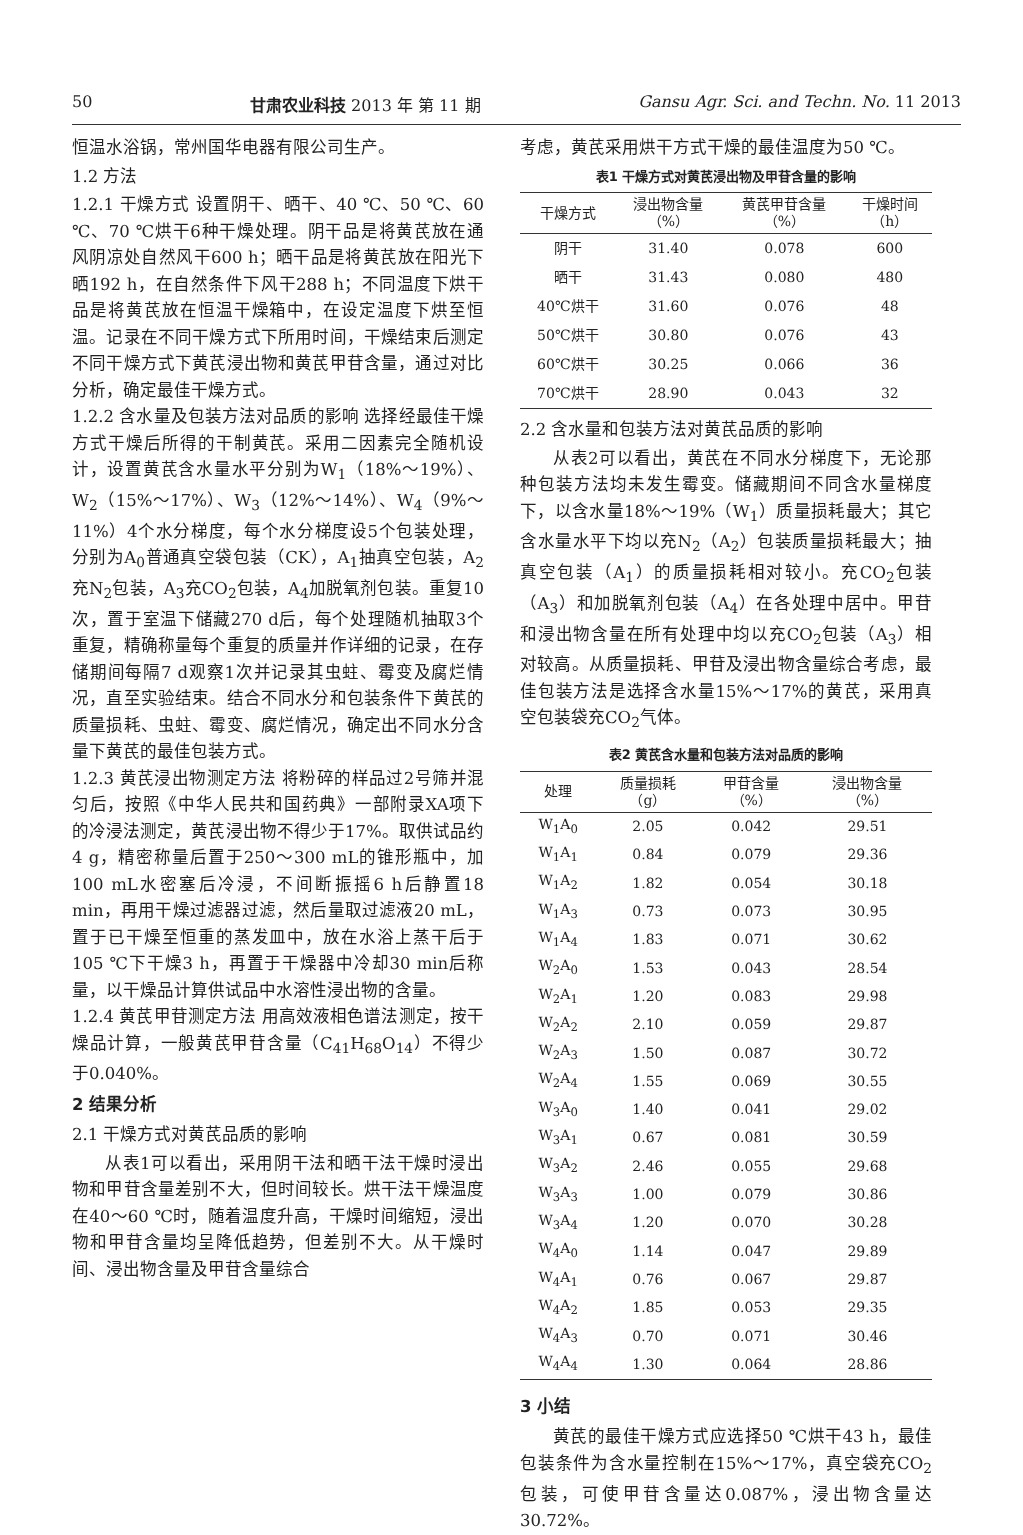50 甘肃农业科技 2013 年 第 11 期 Gansu Agr. Sci. and Techn. No. 11 2013
恒温水浴锅，常州国华电器有限公司生产。
1.2 方法
1.2.1 干燥方式 设置阴干、晒干、40 ℃、50 ℃、60 ℃、70 ℃烘干6种干燥处理。阴干品是将黄芪放在通风阴凉处自然风干600 h；晒干品是将黄芪放在阳光下晒192 h，在自然条件下风干288 h；不同温度下烘干品是将黄芪放在恒温干燥箱中，在设定温度下烘至恒温。记录在不同干燥方式下所用时间，干燥结束后测定不同干燥方式下黄芪浸出物和黄芪甲苷含量，通过对比分析，确定最佳干燥方式。
1.2.2 含水量及包装方法对品质的影响 选择经最佳干燥方式干燥后所得的干制黄芪。采用二因素完全随机设计，设置黄芪含水量水平分别为W<sub>1</sub>（18%～19%）、W<sub>2</sub>（15%～17%）、W<sub>3</sub>（12%～14%）、W<sub>4</sub>（9%～11%）4个水分梯度，每个水分梯度设5个包装处理，分别为A<sub>0</sub>普通真空袋包装（CK），A<sub>1</sub>抽真空包装，A<sub>2</sub>充N<sub>2</sub>包装，A<sub>3</sub>充CO<sub>2</sub>包装，A<sub>4</sub>加脱氧剂包装。重复10次，置于室温下储藏270 d后，每个处理随机抽取3个重复，精确称量每个重复的质量并作详细的记录，在存储期间每隔7 d观察1次并记录其虫蛀、霉变及腐烂情况，直至实验结束。结合不同水分和包装条件下黄芪的质量损耗、虫蛀、霉变、腐烂情况，确定出不同水分含量下黄芪的最佳包装方式。
1.2.3 黄芪浸出物测定方法 将粉碎的样品过2号筛并混匀后，按照《中华人民共和国药典》一部附录XA项下的冷浸法测定，黄芪浸出物不得少于17%。取供试品约4 g，精密称量后置于250～300 mL的锥形瓶中，加100 mL水密塞后冷浸，不间断振摇6 h后静置18 min，再用干燥过滤器过滤，然后量取过滤液20 mL，置于已干燥至恒重的蒸发皿中，放在水浴上蒸干后于105 ℃下干燥3 h，再置于干燥器中冷却30 min后称量，以干燥品计算供试品中水溶性浸出物的含量。
1.2.4 黄芪甲苷测定方法 用高效液相色谱法测定，按干燥品计算，一般黄芪甲苷含量（C<sub>41</sub>H<sub>68</sub>O<sub>14</sub>）不得少于0.040%。
2 结果分析
2.1 干燥方式对黄芪品质的影响
从表1可以看出，采用阴干法和晒干法干燥时浸出物和甲苷含量差别不大，但时间较长。烘干法干燥温度在40～60 ℃时，随着温度升高，干燥时间缩短，浸出物和甲苷含量均呈降低趋势，但差别不大。从干燥时间、浸出物含量及甲苷含量综合
考虑，黄芪采用烘干方式干燥的最佳温度为50 ℃。
表1 干燥方式对黄芪浸出物及甲苷含量的影响
| 干燥方式 | 浸出物含量 （%） | 黄芪甲苷含量 （%） | 干燥时间 （h） |
| --- | --- | --- | --- |
| 阴干 | 31.40 | 0.078 | 600 |
| 晒干 | 31.43 | 0.080 | 480 |
| 40℃烘干 | 31.60 | 0.076 | 48 |
| 50℃烘干 | 30.80 | 0.076 | 43 |
| 60℃烘干 | 30.25 | 0.066 | 36 |
| 70℃烘干 | 28.90 | 0.043 | 32 |
2.2 含水量和包装方法对黄芪品质的影响
从表2可以看出，黄芪在不同水分梯度下，无论那种包装方法均未发生霉变。储藏期间不同含水量梯度下，以含水量18%～19%（W<sub>1</sub>）质量损耗最大；其它含水量水平下均以充N<sub>2</sub>（A<sub>2</sub>）包装质量损耗最大；抽真空包装（A<sub>1</sub>）的质量损耗相对较小。充CO<sub>2</sub>包装（A<sub>3</sub>）和加脱氧剂包装（A<sub>4</sub>）在各处理中居中。甲苷和浸出物含量在所有处理中均以充CO<sub>2</sub>包装（A<sub>3</sub>）相对较高。从质量损耗、甲苷及浸出物含量综合考虑，最佳包装方法是选择含水量15%～17%的黄芪，采用真空包装袋充CO<sub>2</sub>气体。
表2 黄芪含水量和包装方法对品质的影响
| 处理 | 质量损耗 （g） | 甲苷含量 （%） | 浸出物含量 （%） |
| --- | --- | --- | --- |
| W<sub>1</sub>A<sub>0</sub> | 2.05 | 0.042 | 29.51 |
| W<sub>1</sub>A<sub>1</sub> | 0.84 | 0.079 | 29.36 |
| W<sub>1</sub>A<sub>2</sub> | 1.82 | 0.054 | 30.18 |
| W<sub>1</sub>A<sub>3</sub> | 0.73 | 0.073 | 30.95 |
| W<sub>1</sub>A<sub>4</sub> | 1.83 | 0.071 | 30.62 |
| W<sub>2</sub>A<sub>0</sub> | 1.53 | 0.043 | 28.54 |
| W<sub>2</sub>A<sub>1</sub> | 1.20 | 0.083 | 29.98 |
| W<sub>2</sub>A<sub>2</sub> | 2.10 | 0.059 | 29.87 |
| W<sub>2</sub>A<sub>3</sub> | 1.50 | 0.087 | 30.72 |
| W<sub>2</sub>A<sub>4</sub> | 1.55 | 0.069 | 30.55 |
| W<sub>3</sub>A<sub>0</sub> | 1.40 | 0.041 | 29.02 |
| W<sub>3</sub>A<sub>1</sub> | 0.67 | 0.081 | 30.59 |
| W<sub>3</sub>A<sub>2</sub> | 2.46 | 0.055 | 29.68 |
| W<sub>3</sub>A<sub>3</sub> | 1.00 | 0.079 | 30.86 |
| W<sub>3</sub>A<sub>4</sub> | 1.20 | 0.070 | 30.28 |
| W<sub>4</sub>A<sub>0</sub> | 1.14 | 0.047 | 29.89 |
| W<sub>4</sub>A<sub>1</sub> | 0.76 | 0.067 | 29.87 |
| W<sub>4</sub>A<sub>2</sub> | 1.85 | 0.053 | 29.35 |
| W<sub>4</sub>A<sub>3</sub> | 0.70 | 0.071 | 30.46 |
| W<sub>4</sub>A<sub>4</sub> | 1.30 | 0.064 | 28.86 |
3 小结
黄芪的最佳干燥方式应选择50 ℃烘干43 h，最佳包装条件为含水量控制在15%～17%，真空袋充CO<sub>2</sub>包装，可使甲苷含量达0.087%，浸出物含量达30.72%。